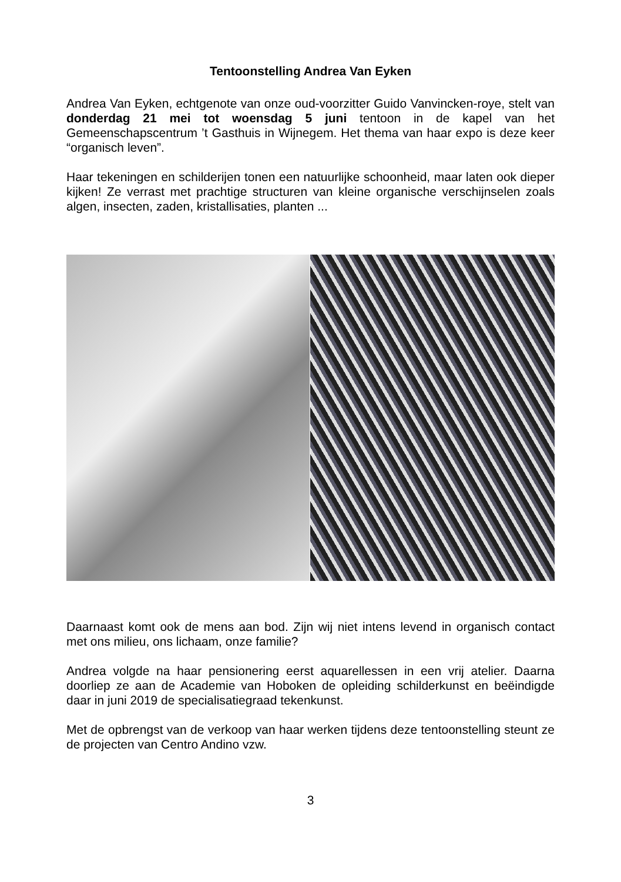Tentoonstelling Andrea Van Eyken
Andrea Van Eyken, echtgenote van onze oud-voorzitter Guido Vanvincken-roye, stelt van donderdag 21 mei tot woensdag 5 juni tentoon in de kapel van het Gemeenschapscentrum ’t Gasthuis in Wijnegem. Het thema van haar expo is deze keer “organisch leven”.
Haar tekeningen en schilderijen tonen een natuurlijke schoonheid, maar laten ook dieper kijken! Ze verrast met prachtige structuren van kleine organische verschijnselen zoals algen, insecten, zaden, kristallisaties, planten ...
Daarnaast komt ook de mens aan bod. Zijn wij niet intens levend in organisch contact met ons milieu, ons lichaam, onze familie?
Andrea volgde na haar pensionering eerst aquarellessen in een vrij atelier. Daarna doorliep ze aan de Academie van Hoboken de opleiding schilderkunst en beëindigde daar in juni 2019 de specialisatiegraad tekenkunst.
Met de opbrengst van de verkoop van haar werken tijdens deze tentoonstelling steunt ze de projecten van Centro Andino vzw.
3